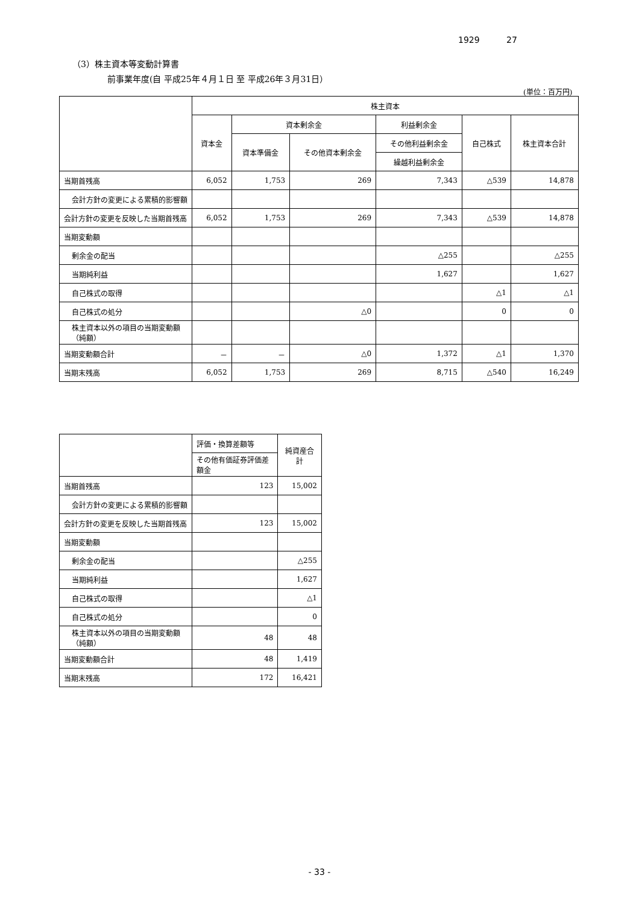1929 27
（3）株主資本等変動計算書
前事業年度(自 平成25年４月１日 至 平成26年３月31日）
(単位：百万円)
| | 株主資本 | | | | | |
| --- | --- | --- | --- | --- | --- | --- |
| | 資本金 | 資本剰余金 | | 利益剰余金 | 自己株式 | 株主資本合計 |
| | | 資本準備金 | その他資本剰余金 | その他利益剰余金 | | |
| | | | | 繰越利益剰余金 | | |
| 当期首残高 | 6,052 | 1,753 | 269 | 7,343 | △539 | 14,878 |
| 会計方針の変更による累積的影響額 | | | | | | |
| 会計方針の変更を反映した当期首残高 | 6,052 | 1,753 | 269 | 7,343 | △539 | 14,878 |
| 当期変動額 | | | | | | |
| 剰余金の配当 | | | | △255 | | △255 |
| 当期純利益 | | | | 1,627 | | 1,627 |
| 自己株式の取得 | | | | | △1 | △1 |
| 自己株式の処分 | | | △0 | | 0 | 0 |
| 株主資本以外の項目の当期変動額（純額） | | | | | | |
| 当期変動額合計 | － | － | △0 | 1,372 | △1 | 1,370 |
| 当期末残高 | 6,052 | 1,753 | 269 | 8,715 | △540 | 16,249 |
| | 評価・換算差額等 | 純資産合計 |
| --- | --- | --- |
| | その他有価証券評価差額金 | |
| 当期首残高 | 123 | 15,002 |
| 会計方針の変更による累積的影響額 | | |
| 会計方針の変更を反映した当期首残高 | 123 | 15,002 |
| 当期変動額 | | |
| 剰余金の配当 | | △255 |
| 当期純利益 | | 1,627 |
| 自己株式の取得 | | △1 |
| 自己株式の処分 | | 0 |
| 株主資本以外の項目の当期変動額（純額） | 48 | 48 |
| 当期変動額合計 | 48 | 1,419 |
| 当期末残高 | 172 | 16,421 |
- 33 -